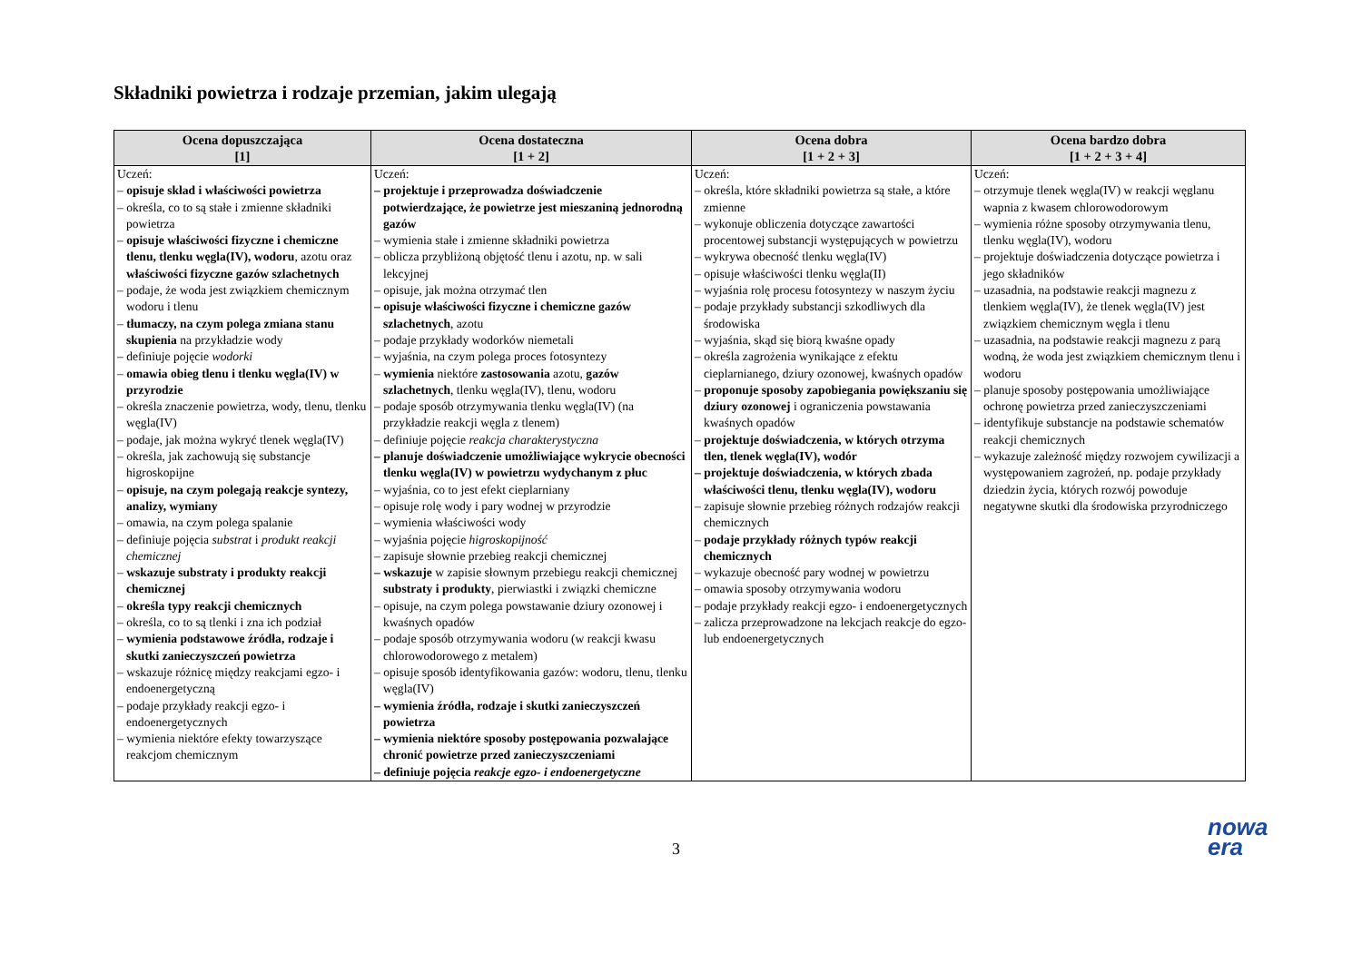Składniki powietrza i rodzaje przemian, jakim ulegają
| Ocena dopuszczająca [1] | Ocena dostateczna [1 + 2] | Ocena dobra [1 + 2 + 3] | Ocena bardzo dobra [1 + 2 + 3 + 4] |
| --- | --- | --- | --- |
| Uczeń: – opisuje skład i właściwości powietrza – określa, co to są stałe i zmienne składniki powietrza – opisuje właściwości fizyczne i chemiczne tlenu, tlenku węgla(IV), wodoru , azotu oraz właściwości fizyczne gazów szlachetnych – podaje, że woda jest związkiem chemicznym wodoru i tlenu – tłumaczy, na czym polega zmiana stanu skupienia na przykładzie wody – definiuje pojęcie wodorki – omawia obieg tlenu i tlenku węgla(IV) w przyrodzie – określa znaczenie powietrza, wody, tlenu, tlenku węgla(IV) – podaje, jak można wykryć tlenek węgla(IV) – określa, jak zachowują się substancje higroskopijne – opisuje, na czym polegają reakcje syntezy, analizy, wymiany – omawia, na czym polega spalanie – definiuje pojęcia substrat i produkt reakcji chemicznej – wskazuje substraty i produkty reakcji chemicznej – określa typy reakcji chemicznych – określa, co to są tlenki i zna ich podział – wymienia podstawowe źródła, rodzaje i skutki zanieczyszczeń powietrza – wskazuje różnicę między reakcjami egzo- i endoenergetyczną – podaje przykłady reakcji egzo- i endoenergetycznych – wymienia niektóre efekty towarzyszące reakcjom chemicznym | Uczeń: – projektuje i przeprowadza doświadczenie potwierdzające, że powietrze jest mieszaniną jednorodną gazów – wymienia stałe i zmienne składniki powietrza – oblicza przybliżoną objętość tlenu i azotu, np. w sali lekcyjnej – opisuje, jak można otrzymać tlen – opisuje właściwości fizyczne i chemiczne gazów szlachetnych , azotu – podaje przykłady wodorków niemetali – wyjaśnia, na czym polega proces fotosyntezy – wymienia niektóre zastosowania azotu, gazów szlachetnych , tlenku węgla(IV), tlenu, wodoru – podaje sposób otrzymywania tlenku węgla(IV) (na przykładzie reakcji węgla z tlenem) – definiuje pojęcie reakcja charakterystyczna – planuje doświadczenie umożliwiające wykrycie obecności tlenku węgla(IV) w powietrzu wydychanym z płuc – wyjaśnia, co to jest efekt cieplarniany – opisuje rolę wody i pary wodnej w przyrodzie – wymienia właściwości wody – wyjaśnia pojęcie higroskopijność – zapisuje słownie przebieg reakcji chemicznej – wskazuje w zapisie słownym przebiegu reakcji chemicznej substraty i produkty , pierwiastki i związki chemiczne – opisuje, na czym polega powstawanie dziury ozonowej i kwaśnych opadów – podaje sposób otrzymywania wodoru (w reakcji kwasu chlorowodorowego z metalem) – opisuje sposób identyfikowania gazów: wodoru, tlenu, tlenku węgla(IV) – wymienia źródła, rodzaje i skutki zanieczyszczeń powietrza – wymienia niektóre sposoby postępowania pozwalające chronić powietrze przed zanieczyszczeniami – definiuje pojęcia reakcje egzo- i endoenergetyczne | Uczeń: – określa, które składniki powietrza są stałe, a które zmienne – wykonuje obliczenia dotyczące zawartości procentowej substancji występujących w powietrzu – wykrywa obecność tlenku węgla(IV) – opisuje właściwości tlenku węgla(II) – wyjaśnia rolę procesu fotosyntezy w naszym życiu – podaje przykłady substancji szkodliwych dla środowiska – wyjaśnia, skąd się biorą kwaśne opady – określa zagrożenia wynikające z efektu cieplarnianego, dziury ozonowej, kwaśnych opadów – proponuje sposoby zapobiegania powiększaniu się dziury ozonowej i ograniczenia powstawania kwaśnych opadów – projektuje doświadczenia, w których otrzyma tlen, tlenek węgla(IV), wodór – projektuje doświadczenia, w których zbada właściwości tlenu, tlenku węgla(IV), wodoru – zapisuje słownie przebieg różnych rodzajów reakcji chemicznych – podaje przykłady różnych typów reakcji chemicznych – wykazuje obecność pary wodnej w powietrzu – omawia sposoby otrzymywania wodoru – podaje przykłady reakcji egzo- i endoenergetycznych – zalicza przeprowadzone na lekcjach reakcje do egzo- lub endoenergetycznych | Uczeń: – otrzymuje tlenek węgla(IV) w reakcji węglanu wapnia z kwasem chlorowodorowym – wymienia różne sposoby otrzymywania tlenu, tlenku węgla(IV), wodoru – projektuje doświadczenia dotyczące powietrza i jego składników – uzasadnia, na podstawie reakcji magnezu z tlenkiem węgla(IV), że tlenek węgla(IV) jest związkiem chemicznym węgla i tlenu – uzasadnia, na podstawie reakcji magnezu z parą wodną, że woda jest związkiem chemicznym tlenu i wodoru – planuje sposoby postępowania umożliwiające ochronę powietrza przed zanieczyszczeniami – identyfikuje substancje na podstawie schematów reakcji chemicznych – wykazuje zależność między rozwojem cywilizacji a występowaniem zagrożeń, np. podaje przykłady dziedzin życia, których rozwój powoduje negatywne skutki dla środowiska przyrodniczego |
3
nowa
era